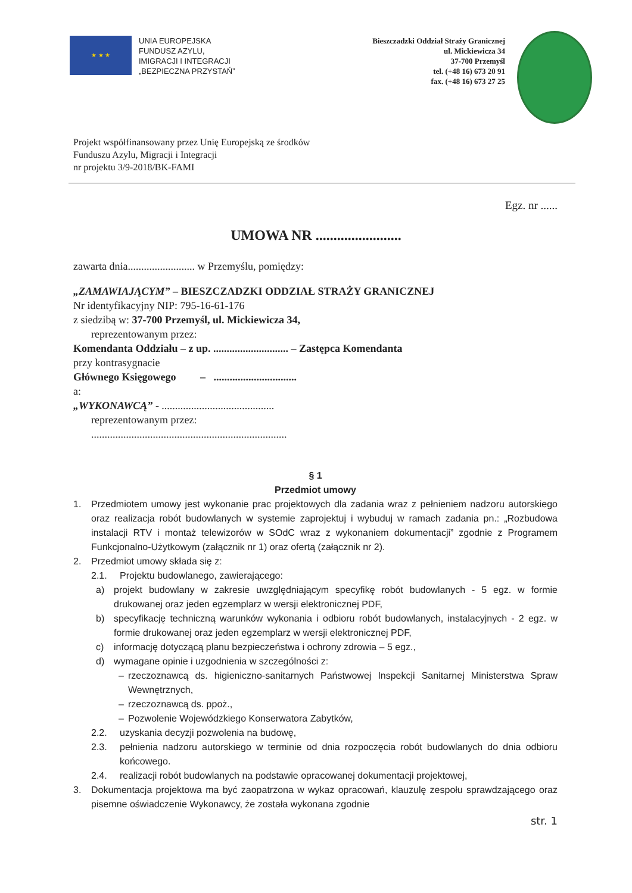★ ★ ★
UNIA EUROPEJSKA
FUNDUSZ AZYLU,
IMIGRACJI I INTEGRACJI
„BEZPIECZNA PRZYSTAŃ”
Bieszczadzki Oddział Straży Granicznej
ul. Mickiewicza 34
37-700 Przemyśl
tel. (+48 16) 673 20 91
fax. (+48 16) 673 27 25
Projekt współfinansowany przez Unię Europejską ze środków
Funduszu Azylu, Migracji i Integracji
nr projektu 3/9-2018/BK-FAMI
Egz. nr ......
UMOWA NR ........................
zawarta dnia......................... w Przemyślu, pomiędzy:
„ZAMAWIAJĄCYM” – BIESZCZADZKI ODDZIAŁ STRAŻY GRANICZNEJ
Nr identyfikacyjny NIP: 795-16-61-176
z siedzibą w: 37-700 Przemyśl, ul. Mickiewicza 34,
reprezentowanym przez:
Komendanta Oddziału – z up. ............................ – Zastępca Komendanta
przy kontrasygnacie
Głównego Księgowego – ...............................
a:
„WYKONAWCĄ” - ..........................................
reprezentowanym przez:
.........................................................................
§ 1
Przedmiot umowy
1. Przedmiotem umowy jest wykonanie prac projektowych dla zadania wraz z pełnieniem nadzoru autorskiego oraz realizacja robót budowlanych w systemie zaprojektuj i wybuduj w ramach zadania pn.: „Rozbudowa instalacji RTV i montaż telewizorów w SOdC wraz z wykonaniem dokumentacji” zgodnie z Programem Funkcjonalno-Użytkowym (załącznik nr 1) oraz ofertą (załącznik nr 2).
2. Przedmiot umowy składa się z:
2.1. Projektu budowlanego, zawierającego:
a) projekt budowlany w zakresie uwzględniającym specyfikę robót budowlanych - 5 egz. w formie drukowanej oraz jeden egzemplarz w wersji elektronicznej PDF,
b) specyfikację techniczną warunków wykonania i odbioru robót budowlanych, instalacyjnych - 2 egz. w formie drukowanej oraz jeden egzemplarz w wersji elektronicznej PDF,
c) informację dotyczącą planu bezpieczeństwa i ochrony zdrowia – 5 egz.,
d) wymagane opinie i uzgodnienia w szczególności z:
– rzeczoznawcą ds. higieniczno-sanitarnych Państwowej Inspekcji Sanitarnej Ministerstwa Spraw Wewnętrznych,
– rzeczoznawcą ds. ppoż.,
– Pozwolenie Wojewódzkiego Konserwatora Zabytków,
2.2. uzyskania decyzji pozwolenia na budowę,
2.3. pełnienia nadzoru autorskiego w terminie od dnia rozpoczęcia robót budowlanych do dnia odbioru końcowego.
2.4. realizacji robót budowlanych na podstawie opracowanej dokumentacji projektowej,
3. Dokumentacja projektowa ma być zaopatrzona w wykaz opracowań, klauzulę zespołu sprawdzającego oraz pisemne oświadczenie Wykonawcy, że została wykonana zgodnie
str. 1